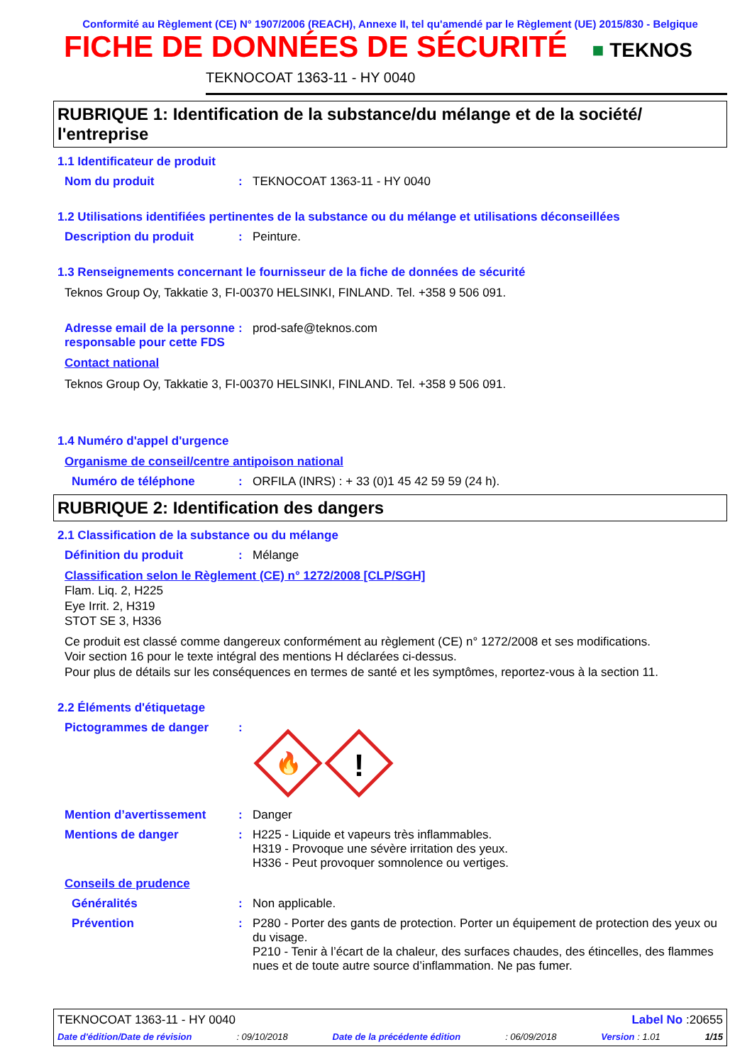Conformité au Règlement (CE) N° 1907/2006 (REACH), Annexe II, tel qu'amendé par le Règlement (UE) 2015/830 - Belgique
FICHE DE DONNÉES DE SÉCURITÉ
■ TEKNOS
TEKNOCOAT 1363-11 - HY 0040
RUBRIQUE 1: Identification de la substance/du mélange et de la société/ l'entreprise
1.1 Identificateur de produit
Nom du produit: TEKNOCOAT 1363-11 - HY 0040
1.2 Utilisations identifiées pertinentes de la substance ou du mélange et utilisations déconseillées
Description du produit: Peinture.
1.3 Renseignements concernant le fournisseur de la fiche de données de sécurité
Teknos Group Oy, Takkatie 3, FI-00370 HELSINKI, FINLAND. Tel. +358 9 506 091.
Adresse email de la personne responsable pour cette FDS: prod-safe@teknos.com
Contact national
Teknos Group Oy, Takkatie 3, FI-00370 HELSINKI, FINLAND. Tel. +358 9 506 091.
1.4 Numéro d'appel d'urgence
Organisme de conseil/centre antipoison national
Numéro de téléphone: ORFILA (INRS) : + 33 (0)1 45 42 59 59 (24 h).
RUBRIQUE 2: Identification des dangers
2.1 Classification de la substance ou du mélange
Définition du produit: Mélange
Classification selon le Règlement (CE) n° 1272/2008 [CLP/SGH]
Flam. Liq. 2, H225
Eye Irrit. 2, H319
STOT SE 3, H336
Ce produit est classé comme dangereux conformément au règlement (CE) n° 1272/2008 et ses modifications.
Voir section 16 pour le texte intégral des mentions H déclarées ci-dessus.
Pour plus de détails sur les conséquences en termes de santé et les symptômes, reportez-vous à la section 11.
2.2 Éléments d'étiquetage
Pictogrammes de danger:
🔥
!
Mention d’avertissement: Danger
Mentions de danger: H225 - Liquide et vapeurs très inflammables.
H319 - Provoque une sévère irritation des yeux.
H336 - Peut provoquer somnolence ou vertiges.
Conseils de prudence
Généralités: Non applicable.
Prévention: P280 - Porter des gants de protection. Porter un équipement de protection des yeux ou du visage.
P210 - Tenir à l’écart de la chaleur, des surfaces chaudes, des étincelles, des flammes nues et de toute autre source d’inflammation. Ne pas fumer.
TEKNOCOAT 1363-11 - HY 0040 Label No :20655
Date d'édition/Date de révision : 09/10/2018 Date de la précédente édition : 06/09/2018 Version : 1.01 1/15